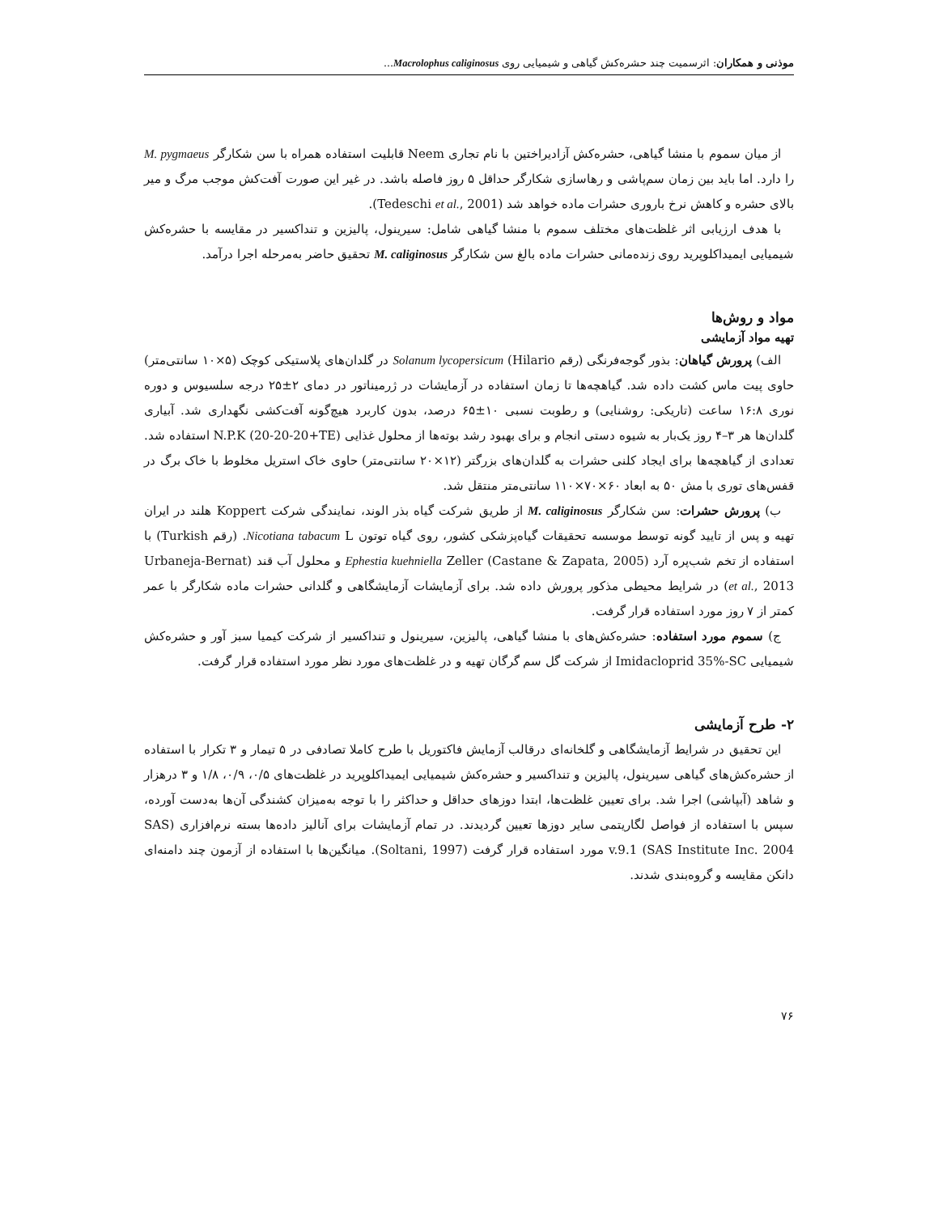موذنی و همکاران: اثرسمیت چند حشره‌کش گیاهی و شیمیایی روی Macrolophus caliginosus...
از میان سموم با منشا گیاهی، حشره‌کش آزادیراختین با نام تجاری Neem قابلیت استفاده همراه با سن شکارگر M. pygmaeus را دارد. اما باید بین زمان سم‌پاشی و رهاسازی شکارگر حداقل ۵ روز فاصله باشد. در غیر این صورت آفت‌کش موجب مرگ و میر بالای حشره و کاهش نرخ باروری حشرات ماده خواهد شد (Tedeschi et al., 2001).
با هدف ارزیابی اثر غلظت‌های مختلف سموم با منشا گیاهی شامل: سیرینول، پالیزین و تنداکسیر در مقایسه با حشره‌کش شیمیایی ایمیداکلوپرید روی زنده‌مانی حشرات ماده بالغ سن شکارگر M. caliginosus تحقیق حاضر به‌مرحله اجرا درآمد.
مواد و روش‌ها
تهیه مواد آزمایشی
الف) پرورش گیاهان: بذور گوجه‌فرنگی (رقم Hilario) Solanum lycopersicum در گلدان‌های پلاستیکی کوچک (۵×۱۰ سانتی‌متر) حاوی پیت ماس کشت داده شد. گیاهچه‌ها تا زمان استفاده در آزمایشات در ژرمیناتور در دمای ۲±۲۵ درجه سلسیوس و دوره نوری ۱۶:۸ ساعت (تاریکی: روشنایی) و رطوبت نسبی ۱۰±۶۵ درصد، بدون کاربرد هیچ‌گونه آفت‌کشی نگهداری شد. آبیاری گلدان‌ها هر ۳–۴ روز یک‌بار به شیوه دستی انجام و برای بهبود رشد بوته‌ها از محلول غذایی (N.P.K (20-20-20+TE استفاده شد. تعدادی از گیاهچه‌ها برای ایجاد کلنی حشرات به گلدان‌های بزرگتر (۱۲×۲۰ سانتی‌متر) حاوی خاک استریل مخلوط با خاک برگ در قفس‌های توری با مش ۵۰ به ابعاد ۶۰×۷۰×۱۱۰ سانتی‌متر منتقل شد.
ب) پرورش حشرات: سن شکارگر M. caliginosus از طریق شرکت گیاه بذر الوند، نمایندگی شرکت Koppert هلند در ایران تهیه و پس از تایید گونه توسط موسسه تحقیقات گیاه‌پزشکی کشور، روی گیاه توتون Nicotiana tabacum L. (رقم Turkish) با استفاده از تخم شب‌پره آرد Ephestia kuehniella Zeller (Castane & Zapata, 2005) و محلول آب قند (Urbaneja-Bernat et al., 2013) در شرایط محیطی مذکور پرورش داده شد. برای آزمایشات آزمایشگاهی و گلدانی حشرات ماده شکارگر با عمر کمتر از ۷ روز مورد استفاده قرار گرفت.
ج) سموم مورد استفاده: حشره‌کش‌های با منشا گیاهی، پالیزین، سیرینول و تنداکسیر از شرکت کیمیا سبز آور و حشره‌کش شیمیایی Imidacloprid 35%-SC از شرکت گل سم گرگان تهیه و در غلظت‌های مورد نظر مورد استفاده قرار گرفت.
۲- طرح آزمایشی
این تحقیق در شرایط آزمایشگاهی و گلخانه‌ای درقالب آزمایش فاکتوریل با طرح کاملا تصادفی در ۵ تیمار و ۳ تکرار با استفاده از حشره‌کش‌های گیاهی سیرینول، پالیزین و تنداکسیر و حشره‌کش شیمیایی ایمیداکلوپرید در غلظت‌های ۰/۵، ۰/۹، ۱/۸ و ۳ درهزار و شاهد (آبپاشی) اجرا شد. برای تعیین غلظت‌ها، ابتدا دوزهای حداقل و حداکثر را با توجه به‌میزان کشندگی آن‌ها به‌دست آورده، سپس با استفاده از فواصل لگاریتمی سایر دوزها تعیین گردیدند. در تمام آزمایشات برای آنالیز داده‌ها بسته نرم‌افزاری (SAS v.9.1 (SAS Institute Inc. 2004 مورد استفاده قرار گرفت (Soltani, 1997). میانگین‌ها با استفاده از آزمون چند دامنه‌ای دانکن مقایسه و گروه‌بندی شدند.
۷۶